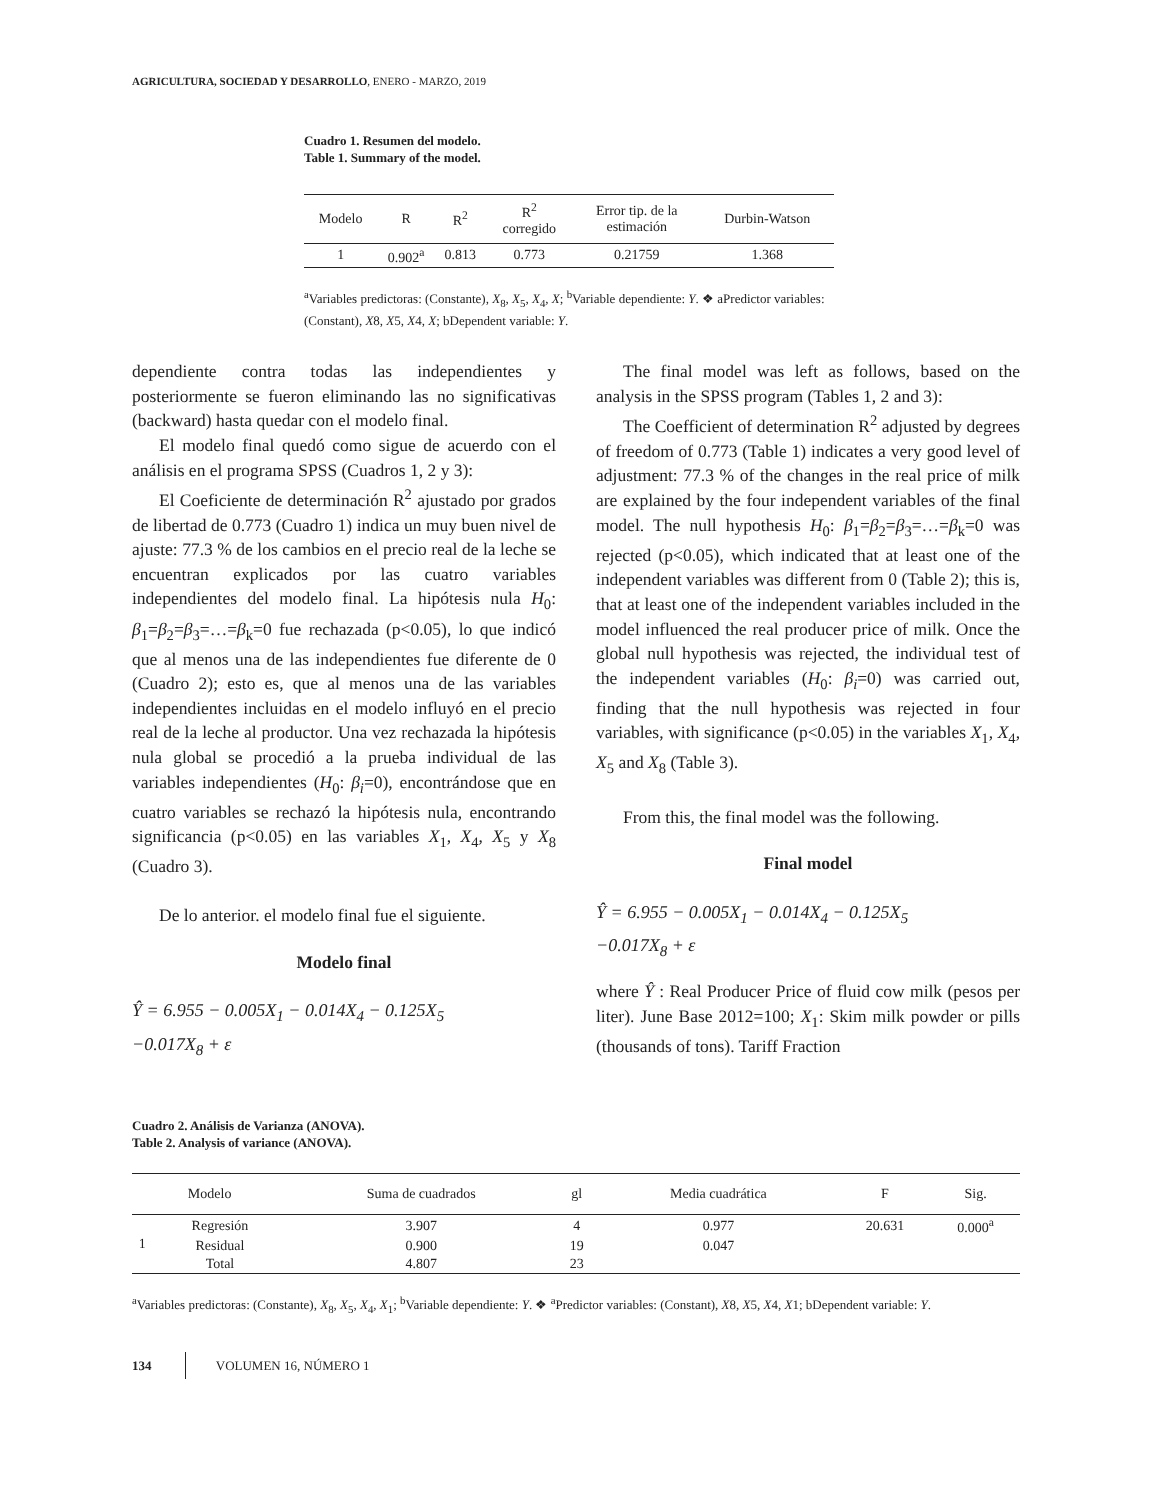AGRICULTURA, SOCIEDAD Y DESARROLLO, ENERO - MARZO, 2019
Cuadro 1. Resumen del modelo.
Table 1. Summary of the model.
| Modelo | R | R<sup>2</sup> | R<sup>2</sup> corregido | Error tip. de la estimación | Durbin-Watson |
| --- | --- | --- | --- | --- | --- |
| 1 | 0.902<sup>a</sup> | 0.813 | 0.773 | 0.21759 | 1.368 |
<sup>a</sup> Variables predictoras: (Constante), X<sub>8</sub>, X<sub>5</sub>, X<sub>4</sub>, X; <sup>b</sup>Variable dependiente: Y. ❖ aPredictor variables: (Constant), X8, X5, X4, X; bDependent variable: Y.
dependiente contra todas las independientes y posteriormente se fueron eliminando las no significativas (backward) hasta quedar con el modelo final.
El modelo final quedó como sigue de acuerdo con el análisis en el programa SPSS (Cuadros 1, 2 y 3):
El Coeficiente de determinación R<sup>2</sup> ajustado por grados de libertad de 0.773 (Cuadro 1) indica un muy buen nivel de ajuste: 77.3 % de los cambios en el precio real de la leche se encuentran explicados por las cuatro variables independientes del modelo final. La hipótesis nula H<sub>0</sub>: β<sub>1</sub>=β<sub>2</sub>=β<sub>3</sub>=…=β<sub>k</sub>=0 fue rechazada (p<0.05), lo que indicó que al menos una de las independientes fue diferente de 0 (Cuadro 2); esto es, que al menos una de las variables independientes incluidas en el modelo influyó en el precio real de la leche al productor. Una vez rechazada la hipótesis nula global se procedió a la prueba individual de las variables independientes (H<sub>0</sub>: β<sub>i</sub>=0), encontrándose que en cuatro variables se rechazó la hipótesis nula, encontrando significancia (p<0.05) en las variables X<sub>1</sub>, X<sub>4</sub>, X<sub>5</sub> y X<sub>8</sub> (Cuadro 3).
De lo anterior. el modelo final fue el siguiente.
Modelo final
Ŷ = 6.955 − 0.005X<sub>1</sub> − 0.014X<sub>4</sub> − 0.125X<sub>5</sub>
−0.017X<sub>8</sub> + ε
The final model was left as follows, based on the analysis in the SPSS program (Tables 1, 2 and 3):
The Coefficient of determination R<sup>2</sup> adjusted by degrees of freedom of 0.773 (Table 1) indicates a very good level of adjustment: 77.3 % of the changes in the real price of milk are explained by the four independent variables of the final model. The null hypothesis H<sub>0</sub>: β<sub>1</sub>=β<sub>2</sub>=β<sub>3</sub>=…=β<sub>k</sub>=0 was rejected (p<0.05), which indicated that at least one of the independent variables was different from 0 (Table 2); this is, that at least one of the independent variables included in the model influenced the real producer price of milk. Once the global null hypothesis was rejected, the individual test of the independent variables (H<sub>0</sub>: β<sub>i</sub>=0) was carried out, finding that the null hypothesis was rejected in four variables, with significance (p<0.05) in the variables X<sub>1</sub>, X<sub>4</sub>, X<sub>5</sub> and X<sub>8</sub> (Table 3).
From this, the final model was the following.
Final model
Ŷ = 6.955 − 0.005X<sub>1</sub> − 0.014X<sub>4</sub> − 0.125X<sub>5</sub>
−0.017X<sub>8</sub> + ε
where Ŷ : Real Producer Price of fluid cow milk (pesos per liter). June Base 2012=100; X<sub>1</sub>: Skim milk powder or pills (thousands of tons). Tariff Fraction
Cuadro 2. Análisis de Varianza (ANOVA).
Table 2. Analysis of variance (ANOVA).
| Modelo | | Suma de cuadrados | gl | Media cuadrática | F | Sig. |
| --- | --- | --- | --- | --- | --- | --- |
| 1 | Regresión | 3.907 | 4 | 0.977 | 20.631 | 0.000<sup>a</sup> |
| | Residual | 0.900 | 19 | 0.047 | | |
| | Total | 4.807 | 23 | | | |
<sup>a</sup> Variables predictoras: (Constante), X<sub>8</sub>, X<sub>5</sub>, X<sub>4</sub>, X<sub>1</sub>; <sup>b</sup>Variable dependiente: Y. ❖ <sup>a</sup>Predictor variables: (Constant), X8, X5, X4, X1; bDependent variable: Y.
134 VOLUMEN 16, NÚMERO 1